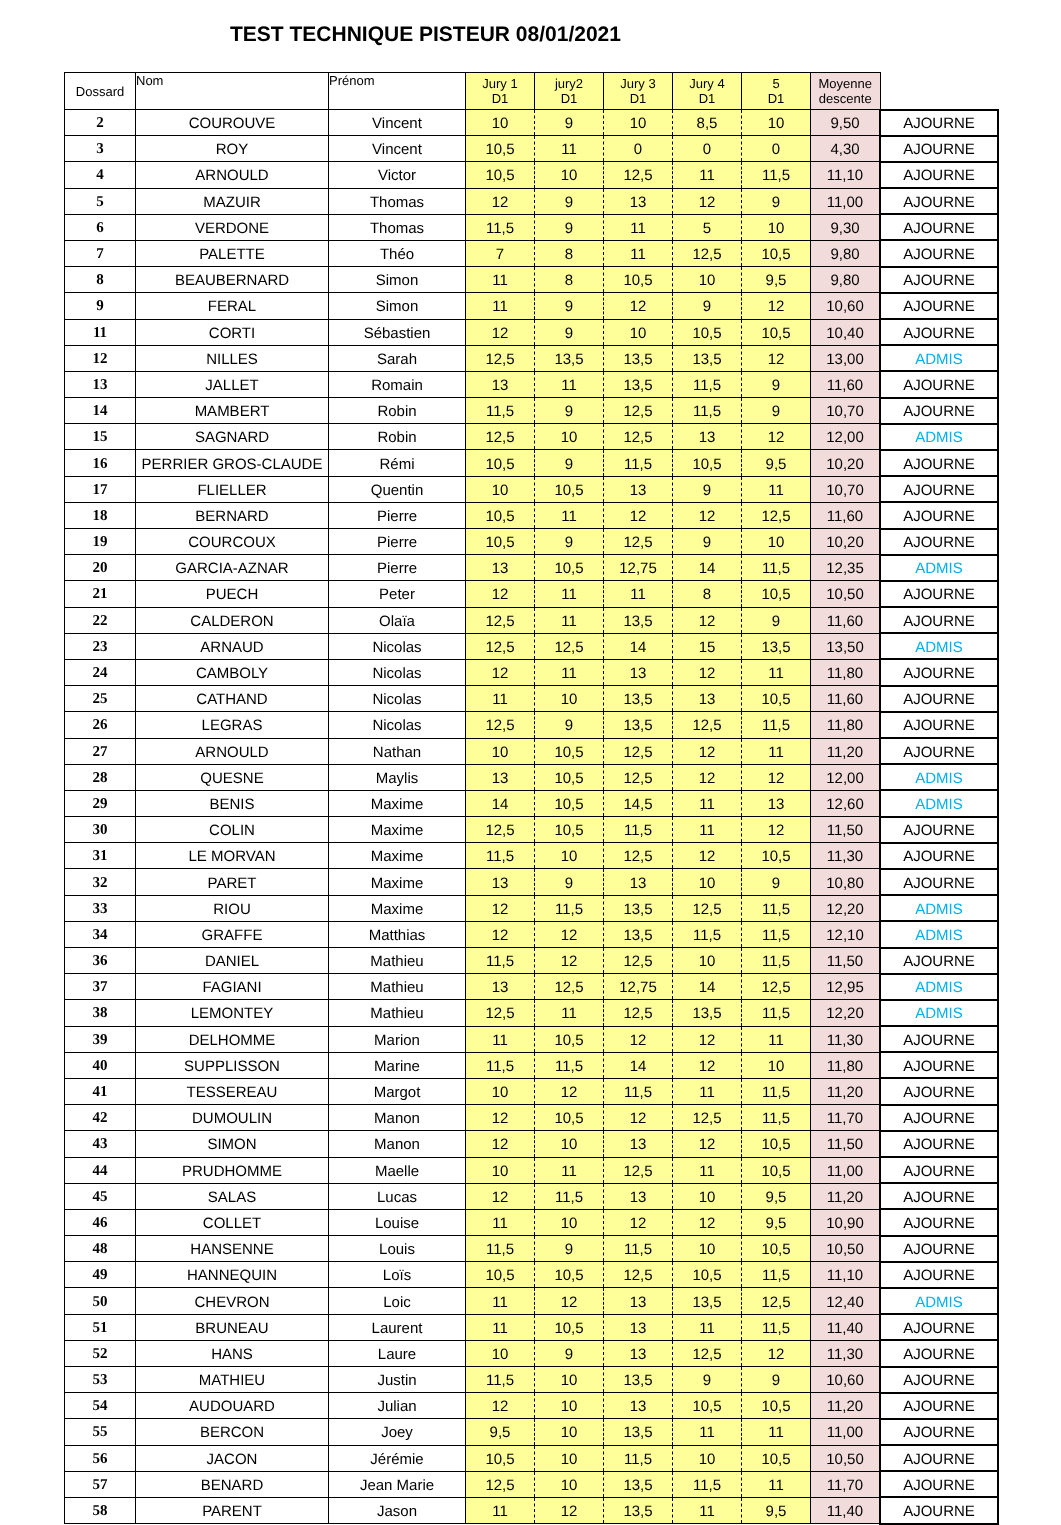TEST TECHNIQUE PISTEUR 08/01/2021
| Dossard | Nom | Prénom | Jury 1 D1 | jury2 D1 | Jury 3 D1 | Jury 4 D1 | 5 D1 | Moyenne descente | |
| --- | --- | --- | --- | --- | --- | --- | --- | --- | --- |
| 2 | COUROUVE | Vincent | 10 | 9 | 10 | 8,5 | 10 | 9,50 | AJOURNE |
| 3 | ROY | Vincent | 10,5 | 11 | 0 | 0 | 0 | 4,30 | AJOURNE |
| 4 | ARNOULD | Victor | 10,5 | 10 | 12,5 | 11 | 11,5 | 11,10 | AJOURNE |
| 5 | MAZUIR | Thomas | 12 | 9 | 13 | 12 | 9 | 11,00 | AJOURNE |
| 6 | VERDONE | Thomas | 11,5 | 9 | 11 | 5 | 10 | 9,30 | AJOURNE |
| 7 | PALETTE | Théo | 7 | 8 | 11 | 12,5 | 10,5 | 9,80 | AJOURNE |
| 8 | BEAUBERNARD | Simon | 11 | 8 | 10,5 | 10 | 9,5 | 9,80 | AJOURNE |
| 9 | FERAL | Simon | 11 | 9 | 12 | 9 | 12 | 10,60 | AJOURNE |
| 11 | CORTI | Sébastien | 12 | 9 | 10 | 10,5 | 10,5 | 10,40 | AJOURNE |
| 12 | NILLES | Sarah | 12,5 | 13,5 | 13,5 | 13,5 | 12 | 13,00 | ADMIS |
| 13 | JALLET | Romain | 13 | 11 | 13,5 | 11,5 | 9 | 11,60 | AJOURNE |
| 14 | MAMBERT | Robin | 11,5 | 9 | 12,5 | 11,5 | 9 | 10,70 | AJOURNE |
| 15 | SAGNARD | Robin | 12,5 | 10 | 12,5 | 13 | 12 | 12,00 | ADMIS |
| 16 | PERRIER GROS-CLAUDE | Rémi | 10,5 | 9 | 11,5 | 10,5 | 9,5 | 10,20 | AJOURNE |
| 17 | FLIELLER | Quentin | 10 | 10,5 | 13 | 9 | 11 | 10,70 | AJOURNE |
| 18 | BERNARD | Pierre | 10,5 | 11 | 12 | 12 | 12,5 | 11,60 | AJOURNE |
| 19 | COURCOUX | Pierre | 10,5 | 9 | 12,5 | 9 | 10 | 10,20 | AJOURNE |
| 20 | GARCIA-AZNAR | Pierre | 13 | 10,5 | 12,75 | 14 | 11,5 | 12,35 | ADMIS |
| 21 | PUECH | Peter | 12 | 11 | 11 | 8 | 10,5 | 10,50 | AJOURNE |
| 22 | CALDERON | Olaïa | 12,5 | 11 | 13,5 | 12 | 9 | 11,60 | AJOURNE |
| 23 | ARNAUD | Nicolas | 12,5 | 12,5 | 14 | 15 | 13,5 | 13,50 | ADMIS |
| 24 | CAMBOLY | Nicolas | 12 | 11 | 13 | 12 | 11 | 11,80 | AJOURNE |
| 25 | CATHAND | Nicolas | 11 | 10 | 13,5 | 13 | 10,5 | 11,60 | AJOURNE |
| 26 | LEGRAS | Nicolas | 12,5 | 9 | 13,5 | 12,5 | 11,5 | 11,80 | AJOURNE |
| 27 | ARNOULD | Nathan | 10 | 10,5 | 12,5 | 12 | 11 | 11,20 | AJOURNE |
| 28 | QUESNE | Maylis | 13 | 10,5 | 12,5 | 12 | 12 | 12,00 | ADMIS |
| 29 | BENIS | Maxime | 14 | 10,5 | 14,5 | 11 | 13 | 12,60 | ADMIS |
| 30 | COLIN | Maxime | 12,5 | 10,5 | 11,5 | 11 | 12 | 11,50 | AJOURNE |
| 31 | LE MORVAN | Maxime | 11,5 | 10 | 12,5 | 12 | 10,5 | 11,30 | AJOURNE |
| 32 | PARET | Maxime | 13 | 9 | 13 | 10 | 9 | 10,80 | AJOURNE |
| 33 | RIOU | Maxime | 12 | 11,5 | 13,5 | 12,5 | 11,5 | 12,20 | ADMIS |
| 34 | GRAFFE | Matthias | 12 | 12 | 13,5 | 11,5 | 11,5 | 12,10 | ADMIS |
| 36 | DANIEL | Mathieu | 11,5 | 12 | 12,5 | 10 | 11,5 | 11,50 | AJOURNE |
| 37 | FAGIANI | Mathieu | 13 | 12,5 | 12,75 | 14 | 12,5 | 12,95 | ADMIS |
| 38 | LEMONTEY | Mathieu | 12,5 | 11 | 12,5 | 13,5 | 11,5 | 12,20 | ADMIS |
| 39 | DELHOMME | Marion | 11 | 10,5 | 12 | 12 | 11 | 11,30 | AJOURNE |
| 40 | SUPPLISSON | Marine | 11,5 | 11,5 | 14 | 12 | 10 | 11,80 | AJOURNE |
| 41 | TESSEREAU | Margot | 10 | 12 | 11,5 | 11 | 11,5 | 11,20 | AJOURNE |
| 42 | DUMOULIN | Manon | 12 | 10,5 | 12 | 12,5 | 11,5 | 11,70 | AJOURNE |
| 43 | SIMON | Manon | 12 | 10 | 13 | 12 | 10,5 | 11,50 | AJOURNE |
| 44 | PRUDHOMME | Maelle | 10 | 11 | 12,5 | 11 | 10,5 | 11,00 | AJOURNE |
| 45 | SALAS | Lucas | 12 | 11,5 | 13 | 10 | 9,5 | 11,20 | AJOURNE |
| 46 | COLLET | Louise | 11 | 10 | 12 | 12 | 9,5 | 10,90 | AJOURNE |
| 48 | HANSENNE | Louis | 11,5 | 9 | 11,5 | 10 | 10,5 | 10,50 | AJOURNE |
| 49 | HANNEQUIN | Loïs | 10,5 | 10,5 | 12,5 | 10,5 | 11,5 | 11,10 | AJOURNE |
| 50 | CHEVRON | Loic | 11 | 12 | 13 | 13,5 | 12,5 | 12,40 | ADMIS |
| 51 | BRUNEAU | Laurent | 11 | 10,5 | 13 | 11 | 11,5 | 11,40 | AJOURNE |
| 52 | HANS | Laure | 10 | 9 | 13 | 12,5 | 12 | 11,30 | AJOURNE |
| 53 | MATHIEU | Justin | 11,5 | 10 | 13,5 | 9 | 9 | 10,60 | AJOURNE |
| 54 | AUDOUARD | Julian | 12 | 10 | 13 | 10,5 | 10,5 | 11,20 | AJOURNE |
| 55 | BERCON | Joey | 9,5 | 10 | 13,5 | 11 | 11 | 11,00 | AJOURNE |
| 56 | JACON | Jérémie | 10,5 | 10 | 11,5 | 10 | 10,5 | 10,50 | AJOURNE |
| 57 | BENARD | Jean Marie | 12,5 | 10 | 13,5 | 11,5 | 11 | 11,70 | AJOURNE |
| 58 | PARENT | Jason | 11 | 12 | 13,5 | 11 | 9,5 | 11,40 | AJOURNE |